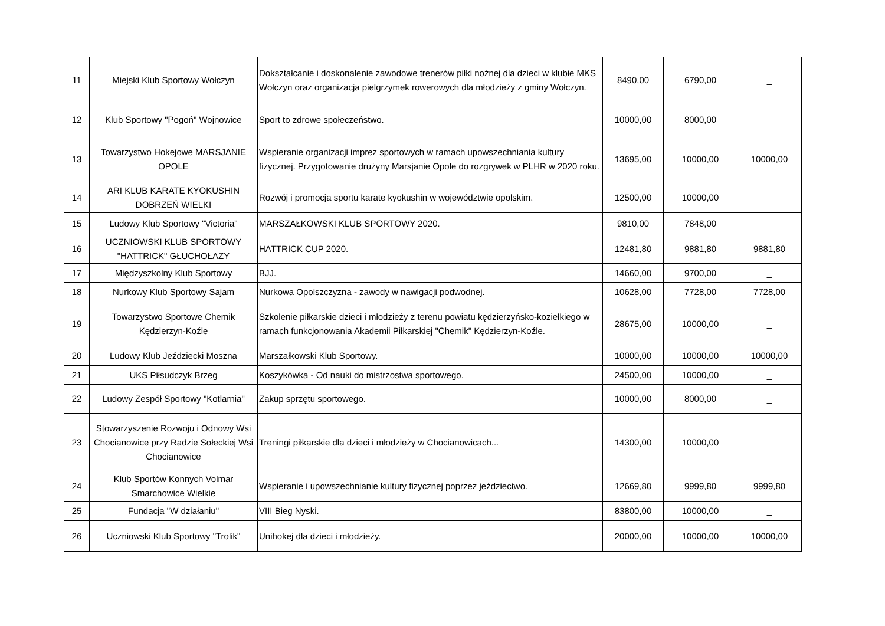| 11 | Miejski Klub Sportowy Wołczyn | Dokształcanie i doskonalenie zawodowe trenerów piłki nożnej dla dzieci w klubie MKS Wołczyn oraz organizacja pielgrzymek rowerowych dla młodzieży z gminy Wołczyn. | 8490,00 | 6790,00 | _ |
| 12 | Klub Sportowy "Pogoń" Wojnowice | Sport to zdrowe społeczeństwo. | 10000,00 | 8000,00 | _ |
| 13 | Towarzystwo Hokejowe MARSJANIE OPOLE | Wspieranie organizacji imprez sportowych w ramach upowszechniania kultury fizycznej. Przygotowanie drużyny Marsjanie Opole do rozgrywek w PLHR w 2020 roku. | 13695,00 | 10000,00 | 10000,00 |
| 14 | ARI KLUB KARATE KYOKUSHIN DOBRZEŃ WIELKI | Rozwój i promocja sportu karate kyokushin w województwie opolskim. | 12500,00 | 10000,00 | _ |
| 15 | Ludowy Klub Sportowy "Victoria" | MARSZAŁKOWSKI KLUB SPORTOWY 2020. | 9810,00 | 7848,00 | _ |
| 16 | UCZNIOWSKI KLUB SPORTOWY "HATTRICK" GŁUCHOŁAZY | HATTRICK CUP 2020. | 12481,80 | 9881,80 | 9881,80 |
| 17 | Międzyszkolny Klub Sportowy | BJJ. | 14660,00 | 9700,00 | _ |
| 18 | Nurkowy Klub Sportowy Sajam | Nurkowa Opolszczyzna - zawody w nawigacji podwodnej. | 10628,00 | 7728,00 | 7728,00 |
| 19 | Towarzystwo Sportowe Chemik Kędzierzyn-Koźle | Szkolenie piłkarskie dzieci i młodzieży z terenu powiatu kędzierzyńsko-kozielkiego w ramach funkcjonowania Akademii Piłkarskiej "Chemik" Kędzierzyn-Koźle. | 28675,00 | 10000,00 | _ |
| 20 | Ludowy Klub Jeździecki Moszna | Marszałkowski Klub Sportowy. | 10000,00 | 10000,00 | 10000,00 |
| 21 | UKS Piłsudczyk Brzeg | Koszykówka - Od nauki do mistrzostwa sportowego. | 24500,00 | 10000,00 | _ |
| 22 | Ludowy Zespół Sportowy "Kotlarnia" | Zakup sprzętu sportowego. | 10000,00 | 8000,00 | _ |
| 23 | Stowarzyszenie Rozwoju i Odnowy Wsi Chocianowice przy Radzie Sołeckiej Wsi Chocianowice | Treningi piłkarskie dla dzieci i młodzieży w Chocianowicach... | 14300,00 | 10000,00 | _ |
| 24 | Klub Sportów Konnych Volmar Smarchowice Wielkie | Wspieranie i upowszechnianie kultury fizycznej poprzez jeździectwo. | 12669,80 | 9999,80 | 9999,80 |
| 25 | Fundacja "W działaniu" | VIII Bieg Nyski. | 83800,00 | 10000,00 | _ |
| 26 | Uczniowski Klub Sportowy "Trolik" | Unihokej dla dzieci i młodzieży. | 20000,00 | 10000,00 | 10000,00 |